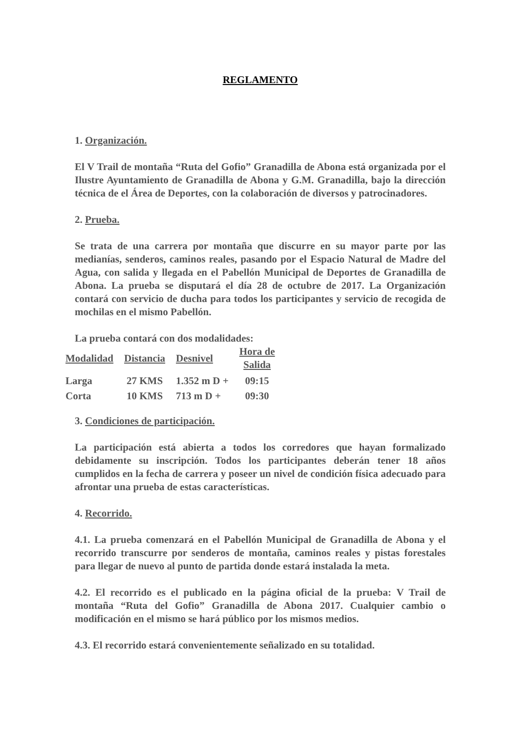REGLAMENTO
1. Organización.
El V Trail de montaña “Ruta del Gofio” Granadilla de Abona está organizada por el Ilustre Ayuntamiento de Granadilla de Abona y G.M. Granadilla, bajo la dirección técnica de el Área de Deportes, con la colaboración de diversos y patrocinadores.
2. Prueba.
Se trata de una carrera por montaña que discurre en su mayor parte por las medianías, senderos, caminos reales, pasando por el Espacio Natural de Madre del Agua, con salida y llegada en el Pabellón Municipal de Deportes de Granadilla de Abona. La prueba se disputará el día 28 de octubre de 2017. La Organización contará con servicio de ducha para todos los participantes y servicio de recogida de mochilas en el mismo Pabellón.
La prueba contará con dos modalidades:
| Modalidad | Distancia | Desnivel | Hora de Salida |
| --- | --- | --- | --- |
| Larga | 27 KMS | 1.352 m D + | 09:15 |
| Corta | 10 KMS | 713 m D + | 09:30 |
3. Condiciones de participación.
La participación está abierta a todos los corredores que hayan formalizado debidamente su inscripción. Todos los participantes deberán tener 18 años cumplidos en la fecha de carrera y poseer un nivel de condición física adecuado para afrontar una prueba de estas características.
4. Recorrido.
4.1. La prueba comenzará en el Pabellón Municipal de Granadilla de Abona y el recorrido transcurre por senderos de montaña, caminos reales y pistas forestales para llegar de nuevo al punto de partida donde estará instalada la meta.
4.2. El recorrido es el publicado en la página oficial de la prueba: V Trail de montaña “Ruta del Gofio” Granadilla de Abona 2017. Cualquier cambio o modificación en el mismo se hará público por los mismos medios.
4.3. El recorrido estará convenientemente señalizado en su totalidad.